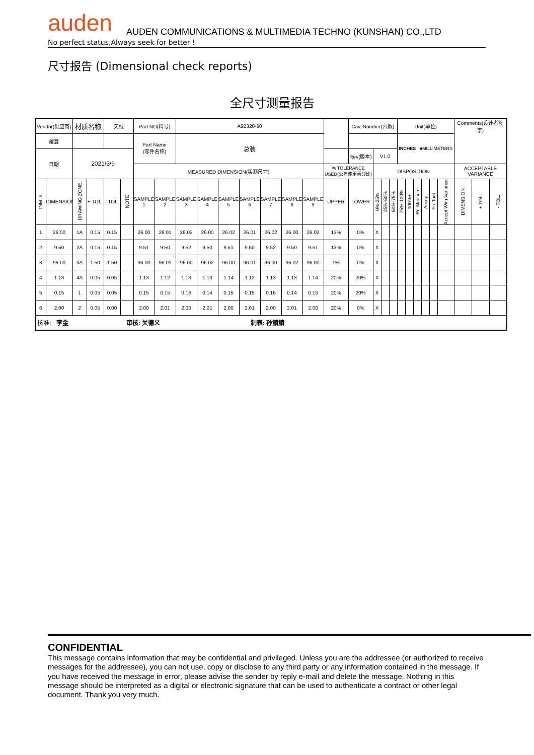auden AUDEN COMMUNICATIONS & MULTIMEDIA TECHNO (KUNSHAN) CO.,LTD
No perfect status,Always seek for better !
尺寸报告 (Dimensional check reports)
全尺寸测量报告
| Vendor(供应商) | | 材质名称 | | 天线 | | Part NO(料号) | | A92320-90 | | | | | | | | Cav. Number(穴数) | | | | Unit(单位) | | | | | | Comments(设计者签字) | | |
| 耀登 | | | | | | Part Name (零件名称) | | 总装 | | | | | | | | | | | | INCHES ■MILLIMETERS | | | | | | | | |
| 日期 | | 2021/3/9 | | | | | | | | | | | | | | Rev(版本) | V1.0 | | | | | | | | | | | |
| | | | | | | MEASURED DIMENSION(实测尺寸) | | | | | | | | | % TOLERANCE USED(公差使用百分比) | | DISPOSITION | | | | | | | | | ACCEPTABLE VARIANCE | | |
| DIM. # | DIMENSION | DRAWING ZONE | + TOL. | - TOL. | NOTE | SAMPLE 1 | SAMPLE 2 | SAMPLE 3 | SAMPLE 4 | SAMPLE 5 | SAMPLE 6 | SAMPLE 7 | SAMPLE 8 | SAMPLE 9 | UPPER | LOWER | 0%-25% | 25%-50% | 50%-75% | 75%-100% | 100%+ | Re-Measure | Accept | Fix Tool | Accept With Variance | DIMENSION | + TOL. | - TOL. |
| 1 | 26.00 | 1A | 0.15 | 0.15 | | 26.00 | 26.01 | 26.02 | 26.00 | 26.02 | 26.01 | 26.02 | 26.00 | 26.02 | 13% | 0% | X | | | | | | | | | | | |
| 2 | 9.50 | 2A | 0.15 | 0.15 | | 9.51 | 9.50 | 9.52 | 9.50 | 9.51 | 9.50 | 9.52 | 9.50 | 9.51 | 13% | 0% | X | | | | | | | | | | | |
| 3 | 96.00 | 3A | 1.50 | 1.50 | | 96.00 | 96.01 | 96.00 | 96.02 | 96.00 | 96.01 | 96.00 | 96.02 | 96.00 | 1% | 0% | X | | | | | | | | | | | |
| 4 | 1.13 | 4A | 0.05 | 0.05 | | 1.13 | 1.12 | 1.13 | 1.13 | 1.14 | 1.12 | 1.13 | 1.13 | 1.14 | 20% | 20% | X | | | | | | | | | | | |
| 5 | 0.15 | 1 | 0.05 | 0.05 | | 0.15 | 0.15 | 0.16 | 0.14 | 0.15 | 0.15 | 0.16 | 0.14 | 0.15 | 20% | 20% | X | | | | | | | | | | | |
| 6 | 2.00 | 2 | 0.05 | 0.00 | | 2.00 | 2.01 | 2.00 | 2.01 | 2.00 | 2.01 | 2.00 | 2.01 | 2.00 | 20% | 0% | X | | | | | | | | | | | |
| 核准: 李金 审核: 关德义 制表: 孙饙饙 | | | | | | | | | | | | | | | | | | | | | | | | | | | | |
CONFIDENTIAL
This message contains information that may be confidential and privileged. Unless you are the addressee (or authorized to receive messages for the addressee), you can not use, copy or disclose to any third party or any information contained in the message. If you have received the message in error, please advise the sender by reply e-mail and delete the message. Nothing in this message should be interpreted as a digital or electronic signature that can be used to authenticate a contract or other legal document. Thank you very much.